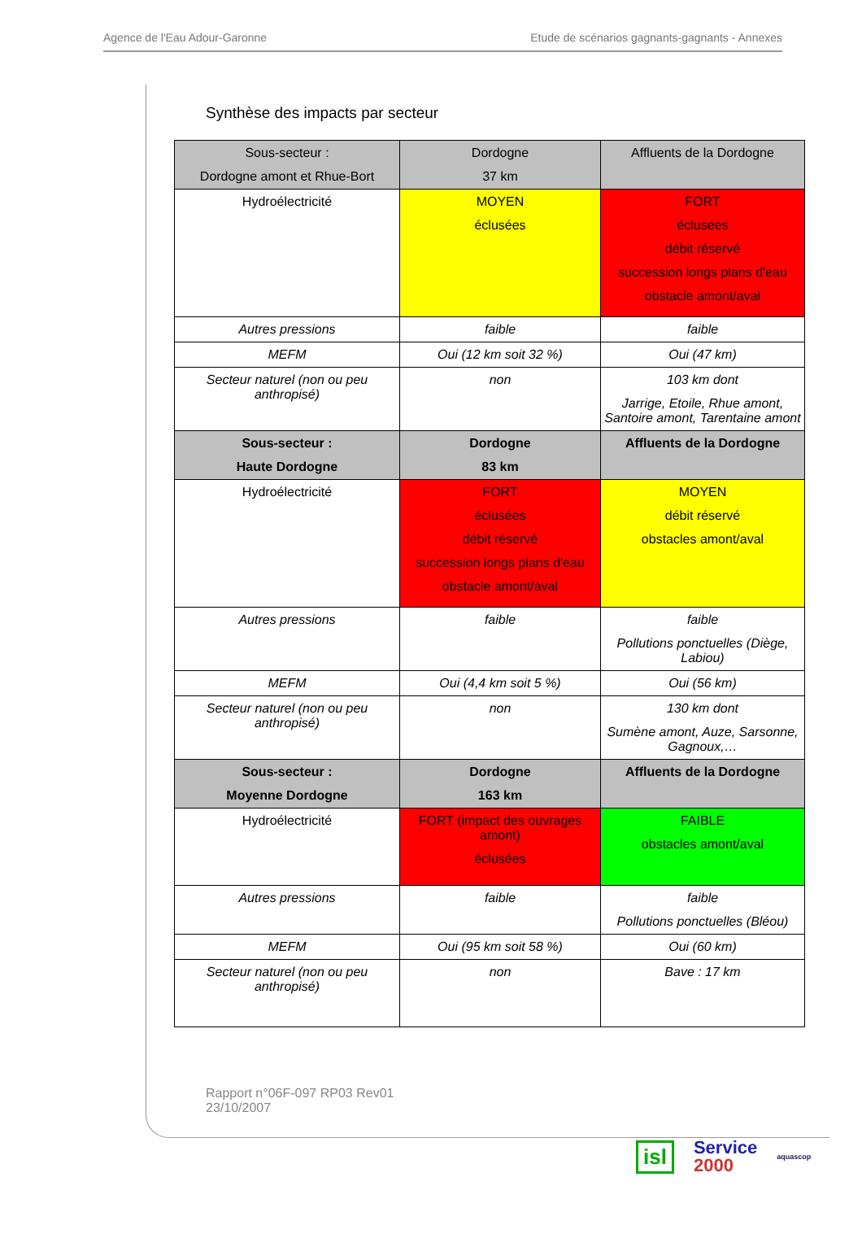Agence de l'Eau Adour-Garonne Etude de scénarios gagnants-gagnants - Annexes
Synthèse des impacts par secteur
| Sous-secteur : Dordogne amont et Rhue-Bort | Dordogne 37 km | Affluents de la Dordogne |
| Hydroélectricité | MOYEN éclusées | FORT éclusées débit réservé succession longs plans d'eau obstacle amont/aval |
| Autres pressions | faible | faible |
| MEFM | Oui (12 km soit 32 %) | Oui (47 km) |
| Secteur naturel (non ou peu anthropisé) | non | 103 km dont Jarrige, Etoile, Rhue amont, Santoire amont, Tarentaine amont |
| Sous-secteur : Haute Dordogne | Dordogne 83 km | Affluents de la Dordogne |
| Hydroélectricité | FORT éclusées débit réservé succession longs plans d'eau obstacle amont/aval | MOYEN débit réservé obstacles amont/aval |
| Autres pressions | faible | faible Pollutions ponctuelles (Diège, Labiou) |
| MEFM | Oui (4,4 km soit 5 %) | Oui (56 km) |
| Secteur naturel (non ou peu anthropisé) | non | 130 km dont Sumène amont, Auze, Sarsonne, Gagnoux,… |
| Sous-secteur : Moyenne Dordogne | Dordogne 163 km | Affluents de la Dordogne |
| Hydroélectricité | FORT (impact des ouvrages amont) éclusées | FAIBLE obstacles amont/aval |
| Autres pressions | faible | faible Pollutions ponctuelles (Bléou) |
| MEFM | Oui (95 km soit 58 %) | Oui (60 km) |
| Secteur naturel (non ou peu anthropisé) | non | Bave : 17 km |
Rapport n°06F-097 RP03 Rev01
23/10/2007
isl Service
2000 aquascop